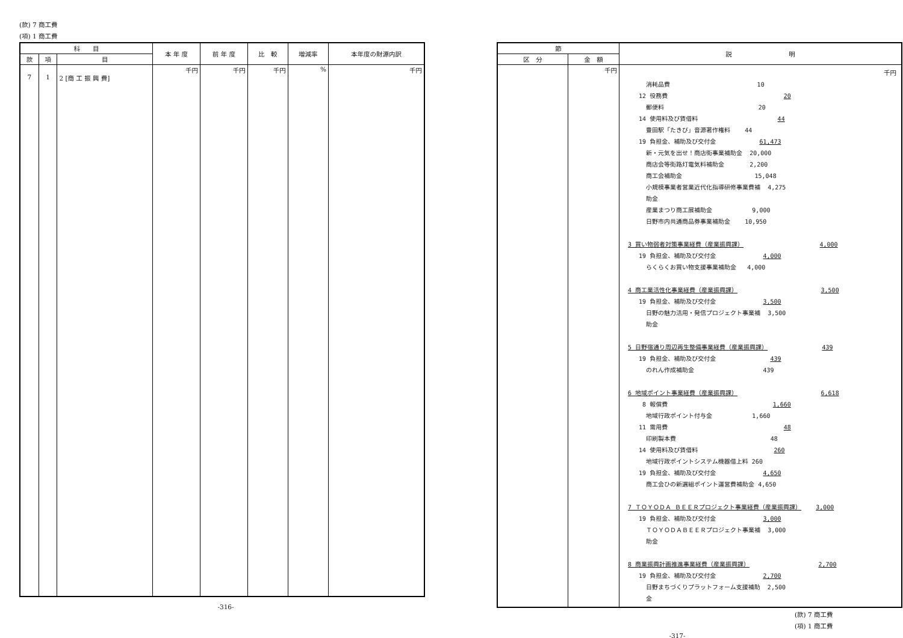(款) 7 商工費
(項) 1 商工費
| 科 目 | | | 本 年 度 | 前 年 度 | 比 較 | 増減率 | 本年度の財源内訳 |
| --- | --- | --- | --- | --- | --- | --- | --- |
| 款 | 項 | 目 | | | | | |
| 7 | 1 | 2 [商 工 振 興 費] | 千円 | 千円 | 千円 | % | 千円 |
-316-
| 節 | | 説 明 |
| --- | --- | --- |
| 区 分 | 金 額 | |
| | 千円 | 千円 消耗品費 10 12 役務費 20 郵便料 20 14 使用料及び賃借料 44 豊田駅「たきび」音源著作権料 44 19 負担金、補助及び交付金 61,473 新・元気を出せ！商店街事業補助金 20,000 商店会等街路灯電気料補助金 2,200 商工会補助金 15,048 小規模事業者営業近代化指導研修事業費補 4,275 助金 産業まつり商工展補助金 9,000 日野市内共通商品券事業補助金 10,950 3 買い物弱者対策事業経費（産業振興課） 4,000 19 負担金、補助及び交付金 4,000 らくらくお買い物支援事業補助金 4,000 4 商工業活性化事業経費（産業振興課） 3,500 19 負担金、補助及び交付金 3,500 日野の魅力活用・発信プロジェクト事業補 3,500 助金 5 日野宿通り周辺再生整備事業経費（産業振興課） 439 19 負担金、補助及び交付金 439 のれん作成補助金 439 6 地域ポイント事業経費（産業振興課） 6,618 8 報償費 1,660 地域行政ポイント付与金 1,660 11 需用費 48 印刷製本費 48 14 使用料及び賃借料 260 地域行政ポイントシステム機器借上料 260 19 負担金、補助及び交付金 4,650 商工会ひの新選組ポイント運営費補助金 4,650 7 ＴＯＹＯＤＡ ＢＥＥＲプロジェクト事業経費（産業振興課） 3,000 19 負担金、補助及び交付金 3,000 ＴＯＹＯＤＡＢＥＥＲプロジェクト事業補 3,000 助金 8 商業振興計画推進事業経費（産業振興課） 2,700 19 負担金、補助及び交付金 2,700 日野まちづくりプラットフォーム支援補助 2,500 金 |
(款) 7 商工費
(項) 1 商工費
-317-